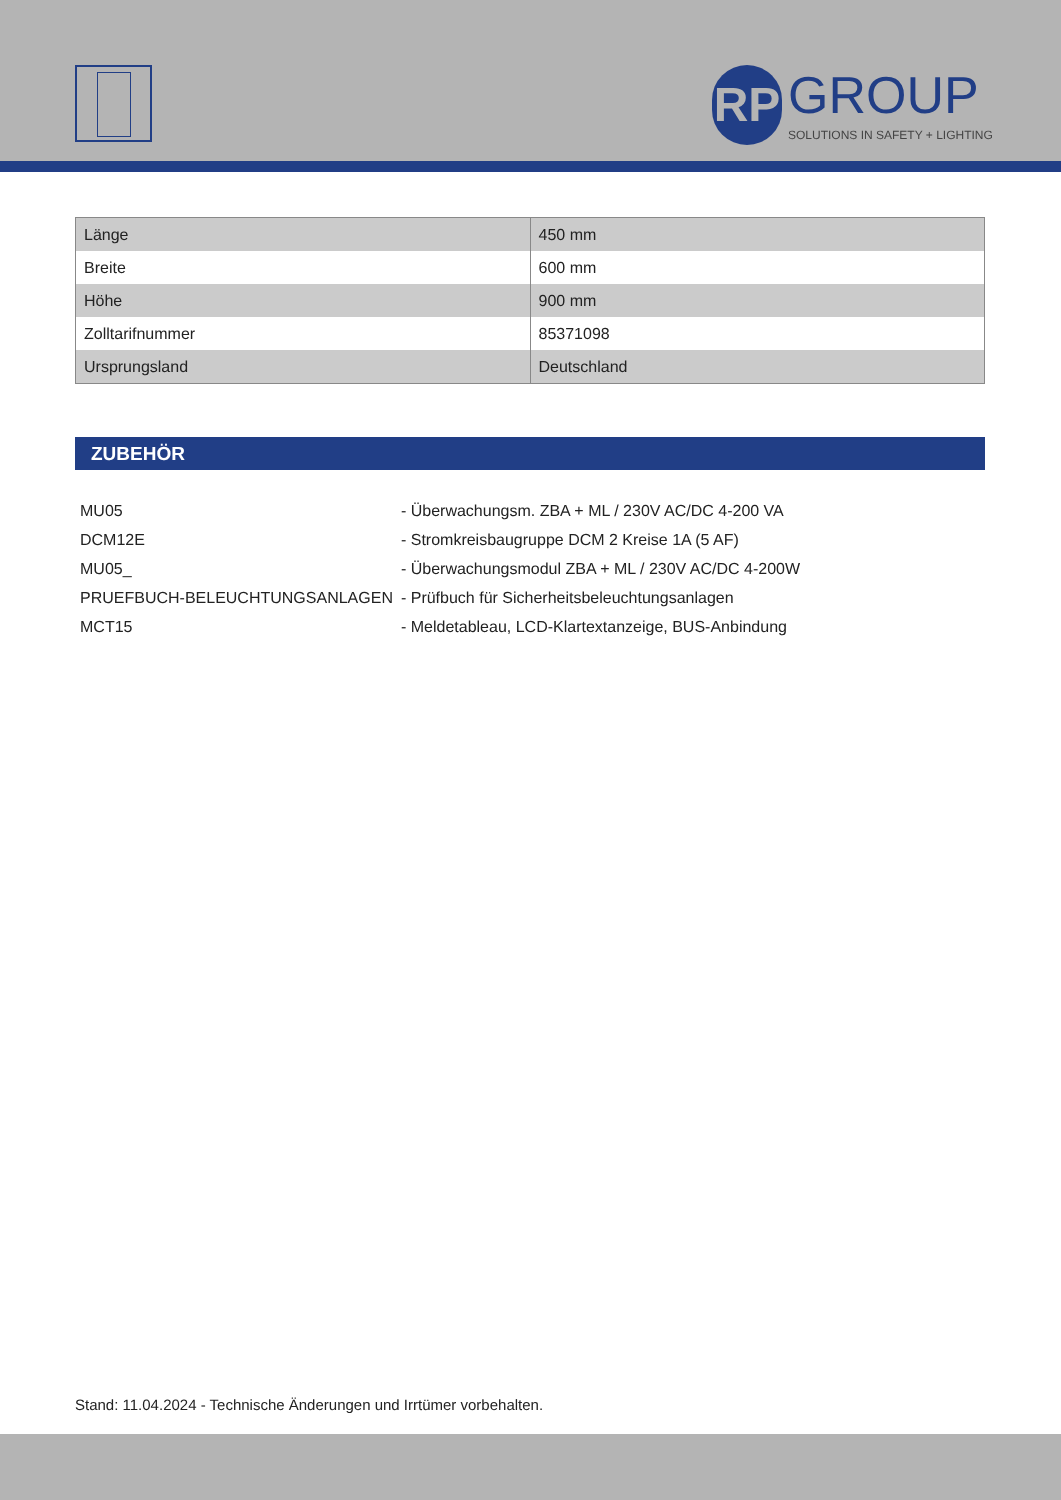RP GROUP SOLUTIONS IN SAFETY + LIGHTING
| Länge | 450 mm |
| Breite | 600 mm |
| Höhe | 900 mm |
| Zolltarifnummer | 85371098 |
| Ursprungsland | Deutschland |
ZUBEHÖR
| MU05 | - Überwachungsm. ZBA + ML / 230V AC/DC 4-200 VA |
| DCM12E | - Stromkreisbaugruppe DCM 2 Kreise 1A (5 AF) |
| MU05_ | - Überwachungsmodul ZBA + ML / 230V AC/DC 4-200W |
| PRUEFBUCH-BELEUCHTUNGSANLAGEN | - Prüfbuch für Sicherheitsbeleuchtungsanlagen |
| MCT15 | - Meldetableau, LCD-Klartextanzeige, BUS-Anbindung |
Stand: 11.04.2024 - Technische Änderungen und Irrtümer vorbehalten.